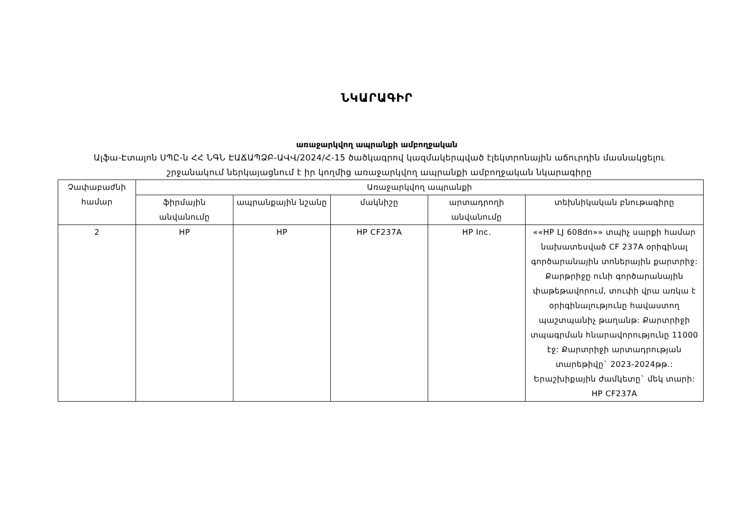ՆԿԱՐԱԳԻՐ
առաջարկվող ապրանքի ամբողջական
Ալֆա-Էտալոն ՍՊԸ-ն ՀՀ ՆԳՆ ԷԱՃԱՊՁԲ-ԱՎՎ/2024/Հ-15 ծածկագրով կազմակերպված էլեկտրոնային աճուրդին մասնակցելու շրջանակում ներկայացնում է իր կողմից առաջարկվող ապրանքի ամբողջական նկարագիրը
| Չափաբաժնի համար | Առաջարկվող ապրանքի | | | | |
| --- | --- | --- | --- | --- | --- |
| | ֆիրմային անվանումը | ապրանքային նշանը | մակնիշը | արտադրողի անվանումը | տեխնիկական բնութագիրը |
| 2 | HP | HP | HP CF237A | HP Inc. | ««HP LJ 608dn»» տպիչ սարքի համար նախատեսված CF 237A օրիգինալ գործարանային տոներային քարտրիջ: Քարթրիջը ունի գործարանային փաթեթավորում, տուփի վրա առկա է օրիգինալությունը հավաստող պաշտպանիչ թաղանթ: Քարտրիջի տպագրման հնարավորությունը 11000 էջ: Քարտրիջի արտադրության տարեթիվը` 2023-2024թթ.: Երաշխիքային ժամկետը` մեկ տարի: HP CF237A |